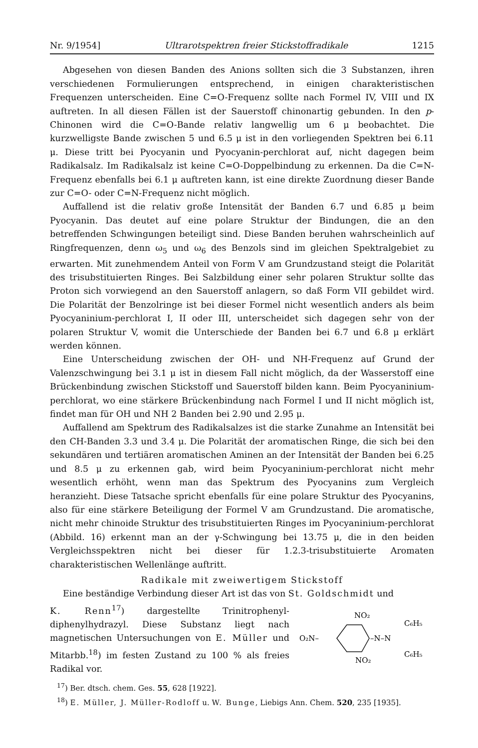Nr. 9/1954] Ultrarotspektren freier Stickstoffradikale 1215
Abgesehen von diesen Banden des Anions sollten sich die 3 Substanzen, ihren verschiedenen Formulierungen entsprechend, in einigen charakteristischen Frequenzen unterscheiden. Eine C=O-Frequenz sollte nach Formel IV, VIII und IX auftreten. In all diesen Fällen ist der Sauerstoff chinonartig gebunden. In den p-Chinonen wird die C=O-Bande relativ langwellig um 6 μ beobachtet. Die kurzwelligste Bande zwischen 5 und 6.5 μ ist in den vorliegenden Spektren bei 6.11 μ. Diese tritt bei Pyocyanin und Pyocyanin-perchlorat auf, nicht dagegen beim Radikalsalz. Im Radikalsalz ist keine C=O-Doppelbindung zu erkennen. Da die C=N-Frequenz ebenfalls bei 6.1 μ auftreten kann, ist eine direkte Zuordnung dieser Bande zur C=O- oder C=N-Frequenz nicht möglich.
Auffallend ist die relativ große Intensität der Banden 6.7 und 6.85 μ beim Pyocyanin. Das deutet auf eine polare Struktur der Bindungen, die an den betreffenden Schwingungen beteiligt sind. Diese Banden beruhen wahrscheinlich auf Ringfrequenzen, denn ω<sub>5</sub> und ω<sub>6</sub> des Benzols sind im gleichen Spektralgebiet zu erwarten. Mit zunehmendem Anteil von Form V am Grundzustand steigt die Polarität des trisubstituierten Ringes. Bei Salzbildung einer sehr polaren Struktur sollte das Proton sich vorwiegend an den Sauerstoff anlagern, so daß Form VII gebildet wird. Die Polarität der Benzolringe ist bei dieser Formel nicht wesentlich anders als beim Pyocyaninium-perchlorat I, II oder III, unterscheidet sich dagegen sehr von der polaren Struktur V, womit die Unterschiede der Banden bei 6.7 und 6.8 μ erklärt werden können.
Eine Unterscheidung zwischen der OH- und NH-Frequenz auf Grund der Valenzschwingung bei 3.1 μ ist in diesem Fall nicht möglich, da der Wasserstoff eine Brückenbindung zwischen Stickstoff und Sauerstoff bilden kann. Beim Pyocyaninium-perchlorat, wo eine stärkere Brückenbindung nach Formel I und II nicht möglich ist, findet man für OH und NH 2 Banden bei 2.90 und 2.95 μ.
Auffallend am Spektrum des Radikalsalzes ist die starke Zunahme an Intensität bei den CH-Banden 3.3 und 3.4 μ. Die Polarität der aromatischen Ringe, die sich bei den sekundären und tertiären aromatischen Aminen an der Intensität der Banden bei 6.25 und 8.5 μ zu erkennen gab, wird beim Pyocyaninium-perchlorat nicht mehr wesentlich erhöht, wenn man das Spektrum des Pyocyanins zum Vergleich heranzieht. Diese Tatsache spricht ebenfalls für eine polare Struktur des Pyocyanins, also für eine stärkere Beteiligung der Formel V am Grundzustand. Die aromatische, nicht mehr chinoide Struktur des trisubstituierten Ringes im Pyocyaninium-perchlorat (Abbild. 16) erkennt man an der γ-Schwingung bei 13.75 μ, die in den beiden Vergleichsspektren nicht bei dieser für 1.2.3-trisubstituierte Aromaten charakteristischen Wellenlänge auftritt.
Radikale mit zweiwertigem Stickstoff
Eine beständige Verbindung dieser Art ist das von St. Goldschmidt und
K. Renn<sup>17</sup>) dargestellte Trinitrophenyl-diphenylhydrazyl. Diese Substanz liegt nach magnetischen Untersuchungen von E. Müller und Mitarbb.<sup>18</sup>) im festen Zustand zu 100 % als freies Radikal vor.
NO₂
O₂N–
–N–N
C₆H₅
C₆H₅
NO₂
<sup>17</sup>) Ber. dtsch. chem. Ges. 55, 628 [1922].
<sup>18</sup>) E. Müller, J. Müller-Rodloff u. W. Bunge, Liebigs Ann. Chem. 520, 235 [1935].